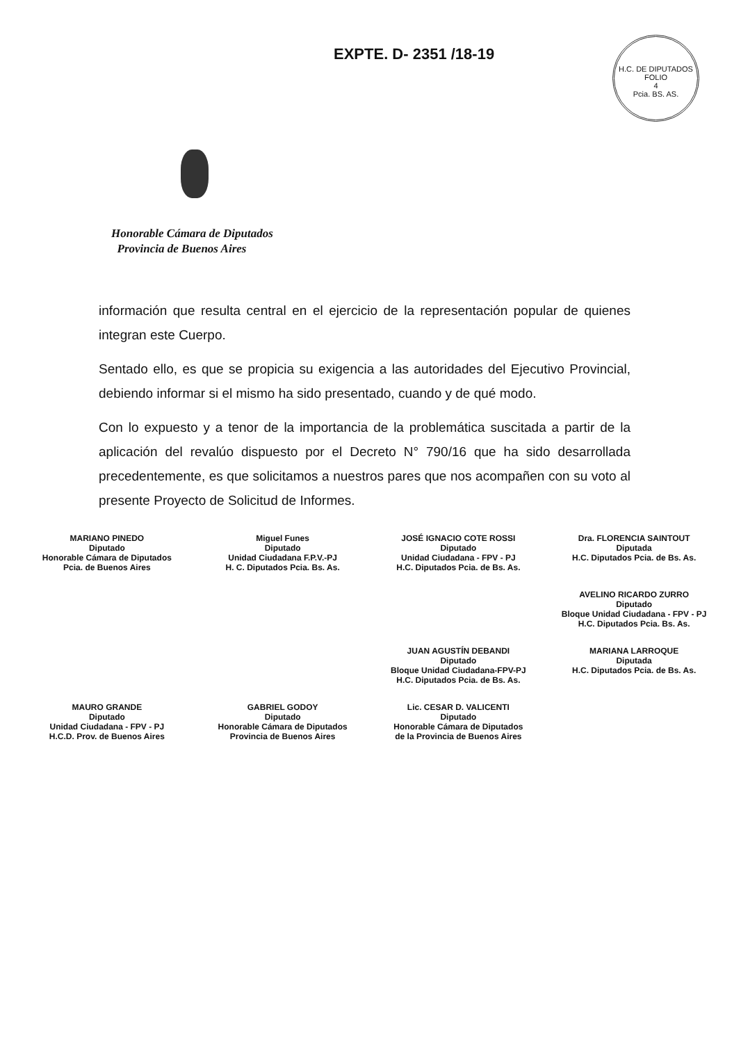EXPTE. D- 2351 /18-19
H.C. DE DIPUTADOS
FOLIO
4
Pcia. BS. AS.
Honorable Cámara de Diputados
Provincia de Buenos Aires
información que resulta central en el ejercicio de la representación popular de quienes integran este Cuerpo.
Sentado ello, es que se propicia su exigencia a las autoridades del Ejecutivo Provincial, debiendo informar si el mismo ha sido presentado, cuando y de qué modo.
Con lo expuesto y a tenor de la importancia de la problemática suscitada a partir de la aplicación del revalúo dispuesto por el Decreto N° 790/16 que ha sido desarrollada precedentemente, es que solicitamos a nuestros pares que nos acompañen con su voto al presente Proyecto de Solicitud de Informes.
MARIANO PINEDO
Diputado
Honorable Cámara de Diputados
Pcia. de Buenos Aires
Miguel Funes
Diputado
Unidad Ciudadana F.P.V.-PJ
H. C. Diputados Pcia. Bs. As.
JOSÉ IGNACIO COTE ROSSI
Diputado
Unidad Ciudadana - FPV - PJ
H.C. Diputados Pcia. de Bs. As.
Dra. FLORENCIA SAINTOUT
Diputada
H.C. Diputados Pcia. de Bs. As.
AVELINO RICARDO ZURRO
Diputado
Bloque Unidad Ciudadana - FPV - PJ
H.C. Diputados Pcia. Bs. As.
JUAN AGUSTÍN DEBANDI
Diputado
Bloque Unidad Ciudadana-FPV-PJ
H.C. Diputados Pcia. de Bs. As.
MARIANA LARROQUE
Diputada
H.C. Diputados Pcia. de Bs. As.
MAURO GRANDE
Diputado
Unidad Ciudadana - FPV - PJ
H.C.D. Prov. de Buenos Aires
GABRIEL GODOY
Diputado
Honorable Cámara de Diputados
Provincia de Buenos Aires
Lic. CESAR D. VALICENTI
Diputado
Honorable Cámara de Diputados
de la Provincia de Buenos Aires